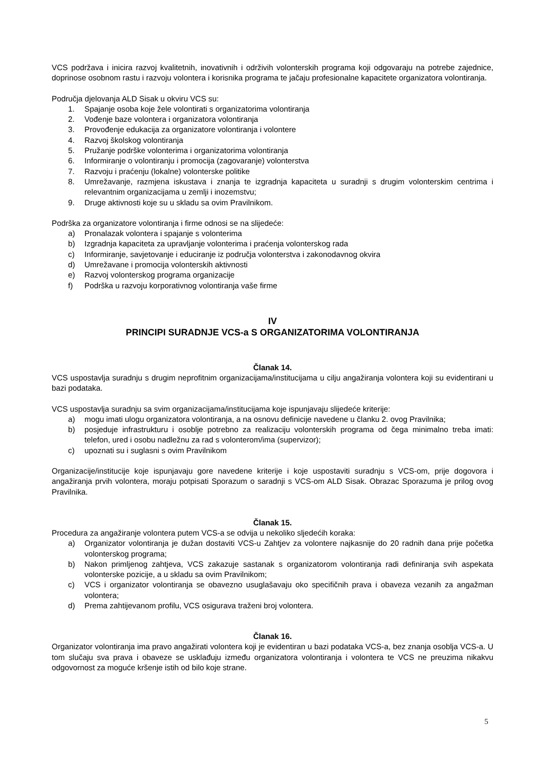VCS podržava i inicira razvoj kvalitetnih, inovativnih i održivih volonterskih programa koji odgovaraju na potrebe zajednice, doprinose osobnom rastu i razvoju volontera i korisnika programa te jačaju profesionalne kapacitete organizatora volontiranja.
Područja djelovanja ALD Sisak u okviru VCS su:
1. Spajanje osoba koje žele volontirati s organizatorima volontiranja
2. Vođenje baze volontera i organizatora volontiranja
3. Provođenje edukacija za organizatore volontiranja i volontere
4. Razvoj školskog volontiranja
5. Pružanje podrške volonterima i organizatorima volontiranja
6. Informiranje o volontiranju i promocija (zagovaranje) volonterstva
7. Razvoju i praćenju (lokalne) volonterske politike
8. Umrežavanje, razmjena iskustava i znanja te izgradnja kapaciteta u suradnji s drugim volonterskim centrima i relevantnim organizacijama u zemlji i inozemstvu;
9. Druge aktivnosti koje su u skladu sa ovim Pravilnikom.
Podrška za organizatore volontiranja i firme odnosi se na slijedeće:
a) Pronalazak volontera i spajanje s volonterima
b) Izgradnja kapaciteta za upravljanje volonterima i praćenja volonterskog rada
c) Informiranje, savjetovanje i educiranje iz područja volonterstva i zakonodavnog okvira
d) Umrežavane i promocija volonterskih aktivnosti
e) Razvoj volonterskog programa organizacije
f) Podrška u razvoju korporativnog volontiranja vaše firme
IV
PRINCIPI SURADNJE VCS-a S ORGANIZATORIMA VOLONTIRANJA
Članak 14.
VCS uspostavlja suradnju s drugim neprofitnim organizacijama/institucijama u cilju angažiranja volontera koji su evidentirani u bazi podataka.
VCS uspostavlja suradnju sa svim organizacijama/institucijama koje ispunjavaju slijedeće kriterije:
a) mogu imati ulogu organizatora volontiranja, a na osnovu definicije navedene u članku 2. ovog Pravilnika;
b) posjeduje infrastrukturu i osoblje potrebno za realizaciju volonterskih programa od čega minimalno treba imati: telefon, ured i osobu nadležnu za rad s volonterom/ima (supervizor);
c) upoznati su i suglasni s ovim Pravilnikom
Organizacije/institucije koje ispunjavaju gore navedene kriterije i koje uspostaviti suradnju s VCS-om, prije dogovora i angažiranja prvih volontera, moraju potpisati Sporazum o saradnji s VCS-om ALD Sisak. Obrazac Sporazuma je prilog ovog Pravilnika.
Članak 15.
Procedura za angažiranje volontera putem VCS-a se odvija u nekoliko sljedećih koraka:
a) Organizator volontiranja je dužan dostaviti VCS-u Zahtjev za volontere najkasnije do 20 radnih dana prije početka volonterskog programa;
b) Nakon primljenog zahtjeva, VCS zakazuje sastanak s organizatorom volontiranja radi definiranja svih aspekata volonterske pozicije, a u skladu sa ovim Pravilnikom;
c) VCS i organizator volontiranja se obavezno usuglašavaju oko specifičnih prava i obaveza vezanih za angažman volontera;
d) Prema zahtijevanom profilu, VCS osigurava traženi broj volontera.
Članak 16.
Organizator volontiranja ima pravo angažirati volontera koji je evidentiran u bazi podataka VCS-a, bez znanja osoblja VCS-a. U tom slučaju sva prava i obaveze se usklađuju između organizatora volontiranja i volontera te VCS ne preuzima nikakvu odgovornost za moguće kršenje istih od bilo koje strane.
5